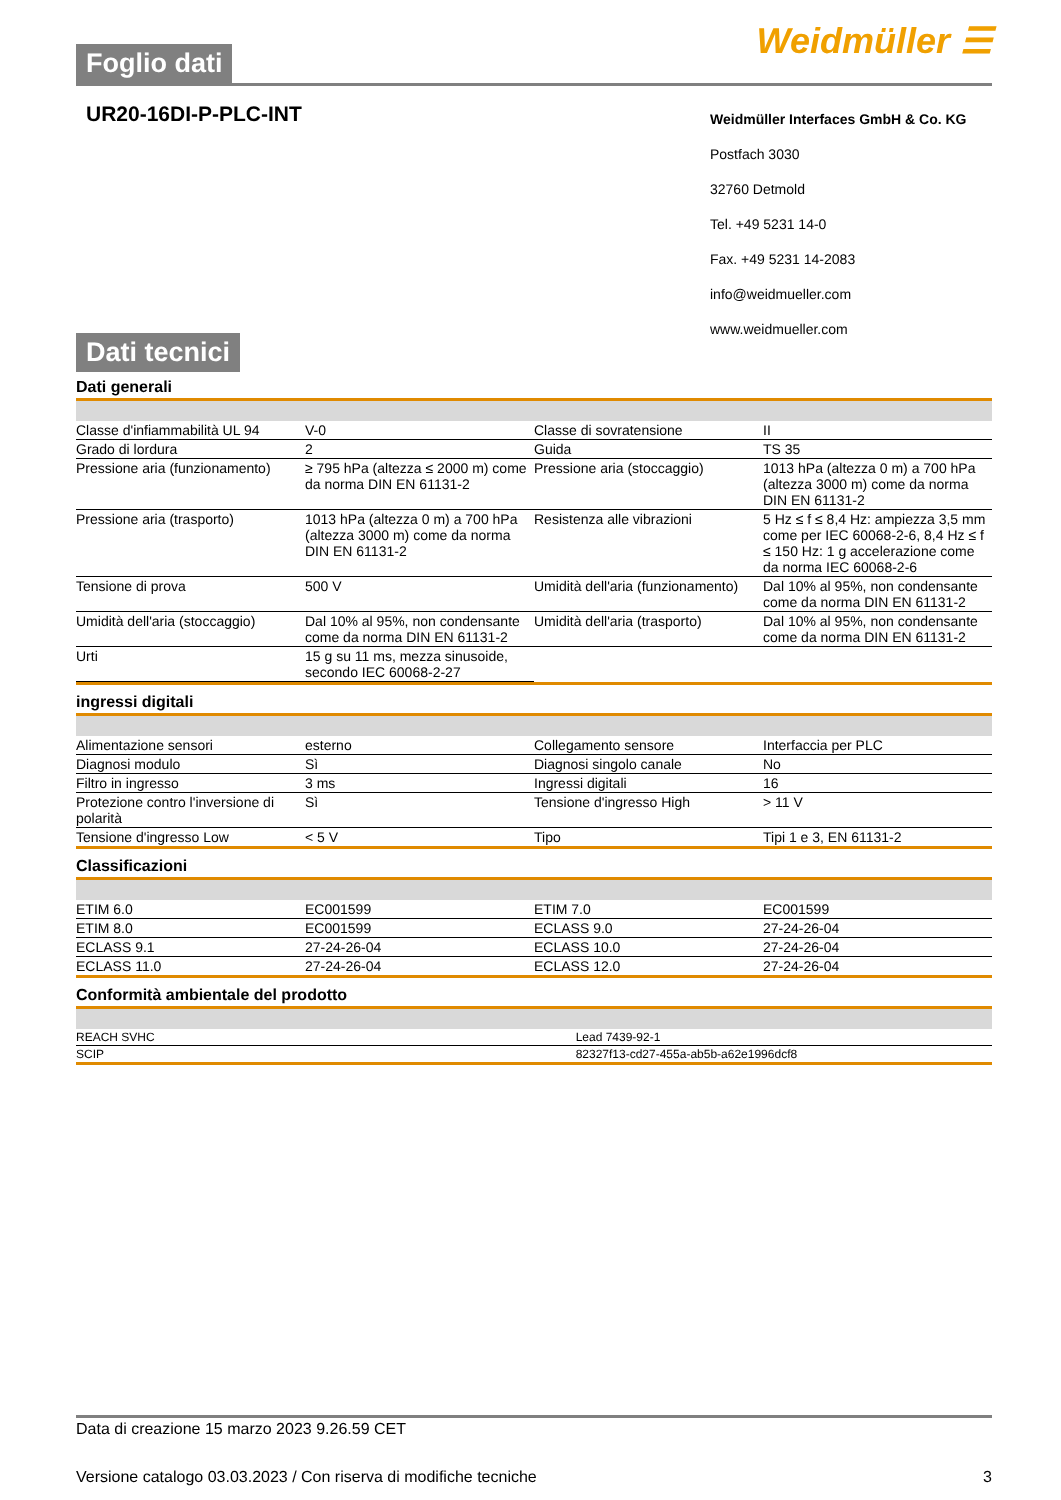Foglio dati Weidmüller ☰
UR20-16DI-P-PLC-INT
Weidmüller Interfaces GmbH & Co. KG
Postfach 3030
32760 Detmold
Tel. +49 5231 14-0
Fax. +49 5231 14-2083
info@weidmueller.com
www.weidmueller.com
Dati tecnici
Dati generali
| Classe d'infiammabilità UL 94 | V-0 | | Classe di sovratensione | II |
| Grado di lordura | 2 | | Guida | TS 35 |
| Pressione aria (funzionamento) | ≥ 795 hPa (altezza ≤ 2000 m) come da norma DIN EN 61131-2 | | Pressione aria (stoccaggio) | 1013 hPa (altezza 0 m) a 700 hPa (altezza 3000 m) come da norma DIN EN 61131-2 |
| Pressione aria (trasporto) | 1013 hPa (altezza 0 m) a 700 hPa (altezza 3000 m) come da norma DIN EN 61131-2 | | Resistenza alle vibrazioni | 5 Hz ≤ f ≤ 8,4 Hz: ampiezza 3,5 mm come per IEC 60068-2-6, 8,4 Hz ≤ f ≤ 150 Hz: 1 g accelerazione come da norma IEC 60068-2-6 |
| Tensione di prova | 500 V | | Umidità dell'aria (funzionamento) | Dal 10% al 95%, non condensante come da norma DIN EN 61131-2 |
| Umidità dell'aria (stoccaggio) | Dal 10% al 95%, non condensante come da norma DIN EN 61131-2 | | Umidità dell'aria (trasporto) | Dal 10% al 95%, non condensante come da norma DIN EN 61131-2 |
| Urti | 15 g su 11 ms, mezza sinusoide, secondo IEC 60068-2-27 | | | |
ingressi digitali
| Alimentazione sensori | esterno | | Collegamento sensore | Interfaccia per PLC |
| Diagnosi modulo | Sì | | Diagnosi singolo canale | No |
| Filtro in ingresso | 3 ms | | Ingressi digitali | 16 |
| Protezione contro l'inversione di polarità | Sì | | Tensione d'ingresso High | > 11 V |
| Tensione d'ingresso Low | < 5 V | | Tipo | Tipi 1 e 3, EN 61131-2 |
Classificazioni
| ETIM 6.0 | EC001599 | | ETIM 7.0 | EC001599 |
| ETIM 8.0 | EC001599 | | ECLASS 9.0 | 27-24-26-04 |
| ECLASS 9.1 | 27-24-26-04 | | ECLASS 10.0 | 27-24-26-04 |
| ECLASS 11.0 | 27-24-26-04 | | ECLASS 12.0 | 27-24-26-04 |
Conformità ambientale del prodotto
| REACH SVHC | Lead 7439-92-1 |
| SCIP | 82327f13-cd27-455a-ab5b-a62e1996dcf8 |
Data di creazione 15 marzo 2023 9.26.59 CET
Versione catalogo 03.03.2023 / Con riserva di modifiche tecniche 3